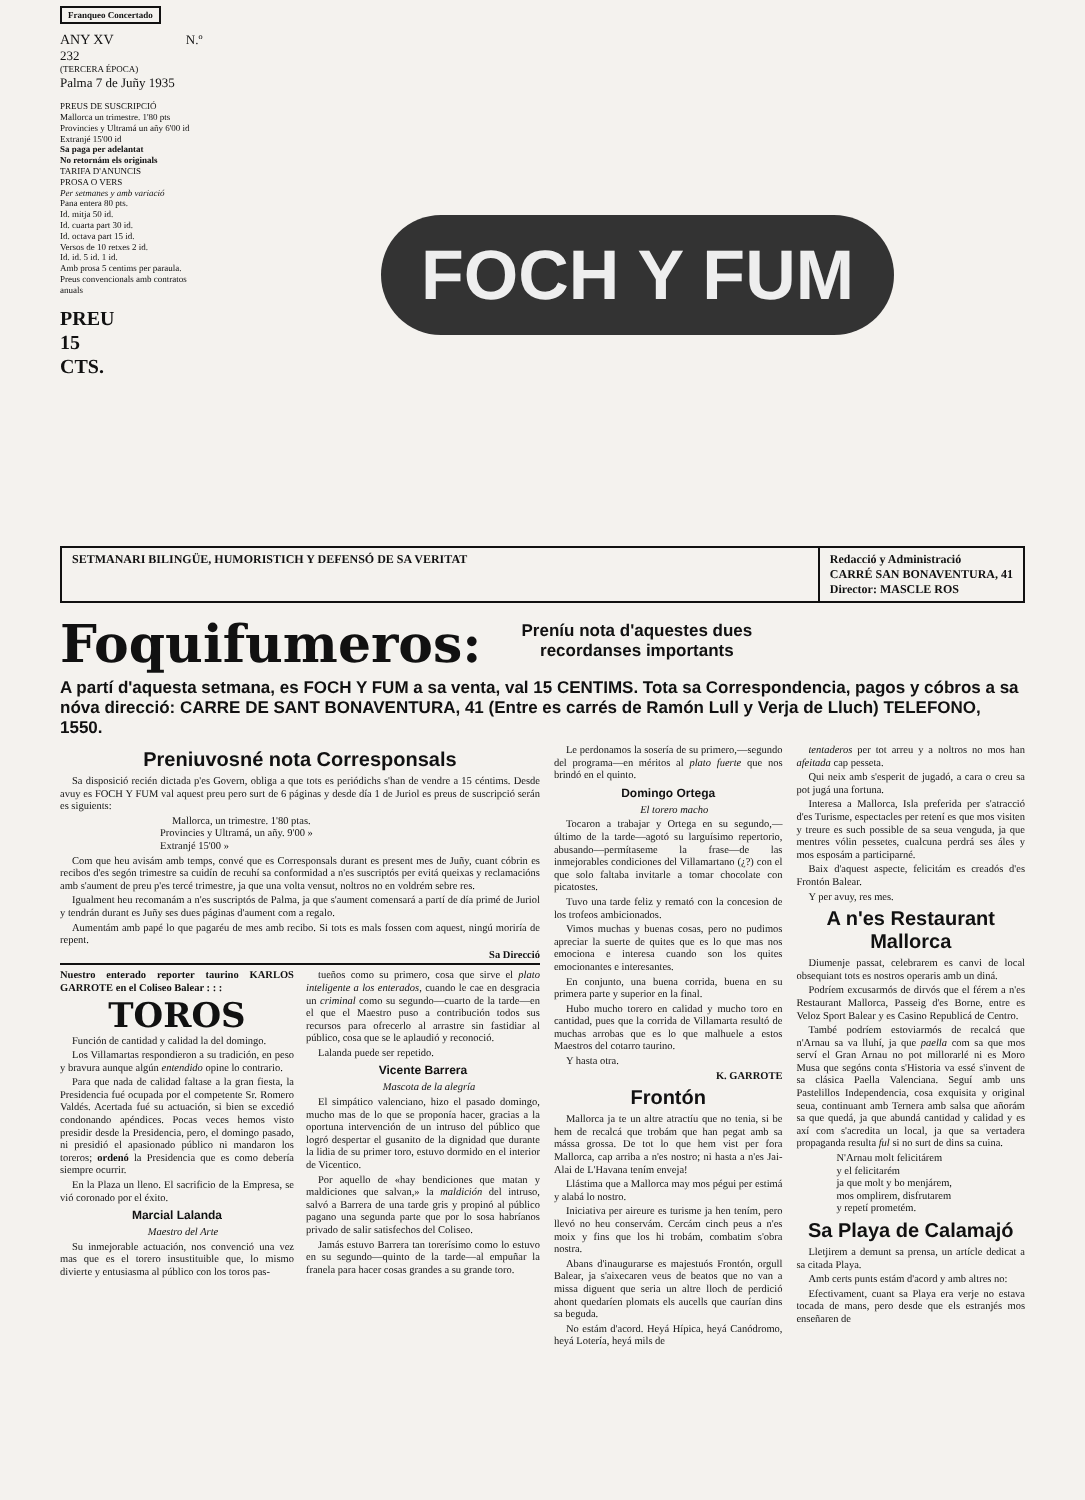Franqueo Concertado
ANY XV N.º 232
(TERCERA ÉPOCA)
Palma 7 de Juñy 1935
PREUS DE SUSCRIPCIÓ
Mallorca un trimestre. 1'80 pts
Provincies y Ultramá un añy 6'00 id
Extranjé 15'00 id
Sa paga per adelantat
No retornám els originals
TARIFA D'ANUNCIS
PROSA O VERS
Per setmanes y amb variació
Pana entera 80 pts.
Id. mitja 50 id.
Id. cuarta part 30 id.
Id. octava part 15 id.
Versos de 10 retxes 2 id.
Id. id. 5 id. 1 id.
Amb prosa 5 centims per paraula.
Preus convencionals amb contratos anuals
PREU
15
CTS.
FOCH Y FUM
SETMANARI BILINGÜE, HUMORISTICH Y DEFENSÓ DE SA VERITAT
Redacció y Administració
CARRÉ SAN BONAVENTURA, 41
Director: MASCLE ROS
Foquifumeros:
Preníu nota d'aquestes dues
recordanses importants
A partí d'aquesta setmana, es FOCH Y FUM a sa venta, val 15 CENTIMS. Tota sa Correspondencia, pagos y cóbros a sa nóva direcció: CARRE DE SANT BONAVENTURA, 41 (Entre es carrés de Ramón Lull y Verja de Lluch) TELEFONO, 1550.
Preniuvosné nota Corresponsals
Sa disposició recién dictada p'es Govern, obliga a que tots es periódichs s'han de vendre a 15 céntims. Desde avuy es FOCH Y FUM val aquest preu pero surt de 6 páginas y desde día 1 de Juriol es preus de suscripció serán es siguients:
Mallorca, un trimestre. 1'80 ptas.
Provincies y Ultramá, un añy. 9'00 »
Extranjé 15'00 »
Com que heu avisám amb temps, convé que es Corresponsals durant es present mes de Juñy, cuant cóbrin es recibos d'es segón trimestre sa cuidín de recuhí sa conformidad a n'es suscriptós per evitá queixas y reclamacións amb s'aument de preu p'es tercé trimestre, ja que una volta vensut, noltros no en voldrém sebre res.
Igualment heu recomanám a n'es suscriptós de Palma, ja que s'aument comensará a partí de día primé de Juriol y tendrán durant es Juñy ses dues páginas d'aument com a regalo.
Aumentám amb papé lo que pagaréu de mes amb recibo. Si tots es mals fossen com aquest, ningú moriría de repent.
Sa Direcció
Nuestro enterado reporter taurino KARLOS GARROTE en el Coliseo Balear : : :
TOROS
Función de cantidad y calidad la del domingo.
Los Villamartas respondieron a su tradición, en peso y bravura aunque algún entendido opine lo contrario.
Para que nada de calidad faltase a la gran fiesta, la Presidencia fué ocupada por el competente Sr. Romero Valdés. Acertada fué su actuación, si bien se excedió condonando apéndices. Pocas veces hemos visto presidir desde la Presidencia, pero, el domingo pasado, ni presidió el apasionado público ni mandaron los toreros; ordenó la Presidencia que es como debería siempre ocurrir.
En la Plaza un lleno. El sacrificio de la Empresa, se vió coronado por el éxito.
Marcial Lalanda
Maestro del Arte
Su inmejorable actuación, nos convenció una vez mas que es el torero insustituible que, lo mismo divierte y entusiasma al público con los toros pas-
tueños como su primero, cosa que sirve el plato inteligente a los enterados, cuando le cae en desgracia un criminal como su segundo—cuarto de la tarde—en el que el Maestro puso a contribución todos sus recursos para ofrecerlo al arrastre sin fastidiar al público, cosa que se le aplaudió y reconoció.
Lalanda puede ser repetido.
Vicente Barrera
Mascota de la alegría
El simpático valenciano, hizo el pasado domingo, mucho mas de lo que se proponía hacer, gracias a la oportuna intervención de un intruso del público que logró despertar el gusanito de la dignidad que durante la lidia de su primer toro, estuvo dormido en el interior de Vicentico.
Por aquello de «hay bendiciones que matan y maldiciones que salvan,» la maldición del intruso, salvó a Barrera de una tarde gris y propinó al público pagano una segunda parte que por lo sosa habríanos privado de salir satisfechos del Coliseo.
Jamás estuvo Barrera tan torerísimo como lo estuvo en su segundo—quinto de la tarde—al empuñar la franela para hacer cosas grandes a su grande toro.
Le perdonamos la sosería de su primero,—segundo del programa—en méritos al plato fuerte que nos brindó en el quinto.
Domingo Ortega
El torero macho
Tocaron a trabajar y Ortega en su segundo,—último de la tarde—agotó su larguísimo repertorio, abusando—permítaseme la frase—de las inmejorables condiciones del Villamartano (¿?) con el que solo faltaba invitarle a tomar chocolate con picatostes.
Tuvo una tarde feliz y remató con la concesion de los trofeos ambicionados.
Vimos muchas y buenas cosas, pero no pudimos apreciar la suerte de quites que es lo que mas nos emociona e interesa cuando son los quites emocionantes e interesantes.
En conjunto, una buena corrida, buena en su primera parte y superior en la final.
Hubo mucho torero en calidad y mucho toro en cantidad, pues que la corrida de Villamarta resultó de muchas arrobas que es lo que malhuele a estos Maestros del cotarro taurino.
Y hasta otra.
K. GARROTE
Frontón
Mallorca ja te un altre atractíu que no tenia, si be hem de recalcá que trobám que han pegat amb sa mássa grossa. De tot lo que hem vist per fora Mallorca, cap arriba a n'es nostro; ni hasta a n'es Jai-Alai de L'Havana tením enveja!
Llástima que a Mallorca may mos pégui per estimá y alabá lo nostro.
Iniciativa per aireure es turisme ja hen tením, pero llevó no heu conservám. Cercám cinch peus a n'es moix y fins que los hi trobám, combatim s'obra nostra.
Abans d'inaugurarse es majestuós Frontón, orgull Balear, ja s'aixecaren veus de beatos que no van a missa diguent que seria un altre lloch de perdició ahont quedaríen plomats els aucells que caurían dins sa beguda.
No estám d'acord. Heyá Hípica, heyá Canódromo, heyá Lotería, heyá mils de
tentaderos per tot arreu y a noltros no mos han afeitada cap pesseta.
Qui neix amb s'esperit de jugadó, a cara o creu sa pot jugá una fortuna.
Interesa a Mallorca, Isla preferida per s'atracció d'es Turisme, espectacles per retení es que mos visiten y treure es such possible de sa seua venguda, ja que mentres vólin pessetes, cualcuna perdrá ses áles y mos esposám a participarné.
Baix d'aquest aspecte, felicitám es creadós d'es Frontón Balear.
Y per avuy, res mes.
A n'es Restaurant Mallorca
Diumenje passat, celebrarem es canvi de local obsequiant tots es nostros operaris amb un diná.
Podríem excusarmós de dirvós que el férem a n'es Restaurant Mallorca, Passeig d'es Borne, entre es Veloz Sport Balear y es Casino Republicá de Centro.
També podríem estoviarmós de recalcá que n'Arnau sa va lluhí, ja que paella com sa que mos serví el Gran Arnau no pot millorarlé ni es Moro Musa que segóns conta s'Historia va essé s'invent de sa clásica Paella Valenciana. Seguí amb uns Pastelillos Independencia, cosa exquisita y original seua, continuant amb Ternera amb salsa que añorám sa que quedá, ja que abundá cantidad y calidad y es axí com s'acredita un local, ja que sa vertadera propaganda resulta ful si no surt de dins sa cuina.
N'Arnau molt felicitárem
y el felicitarém
ja que molt y bo menjárem,
mos omplirem, disfrutarem
y repetí prometém.
Sa Playa de Calamajó
Lletjirem a demunt sa prensa, un artícle dedicat a sa citada Playa.
Amb certs punts estám d'acord y amb altres no:
Efectivament, cuant sa Playa era verje no estava tocada de mans, pero desde que els estranjés mos enseñaren de